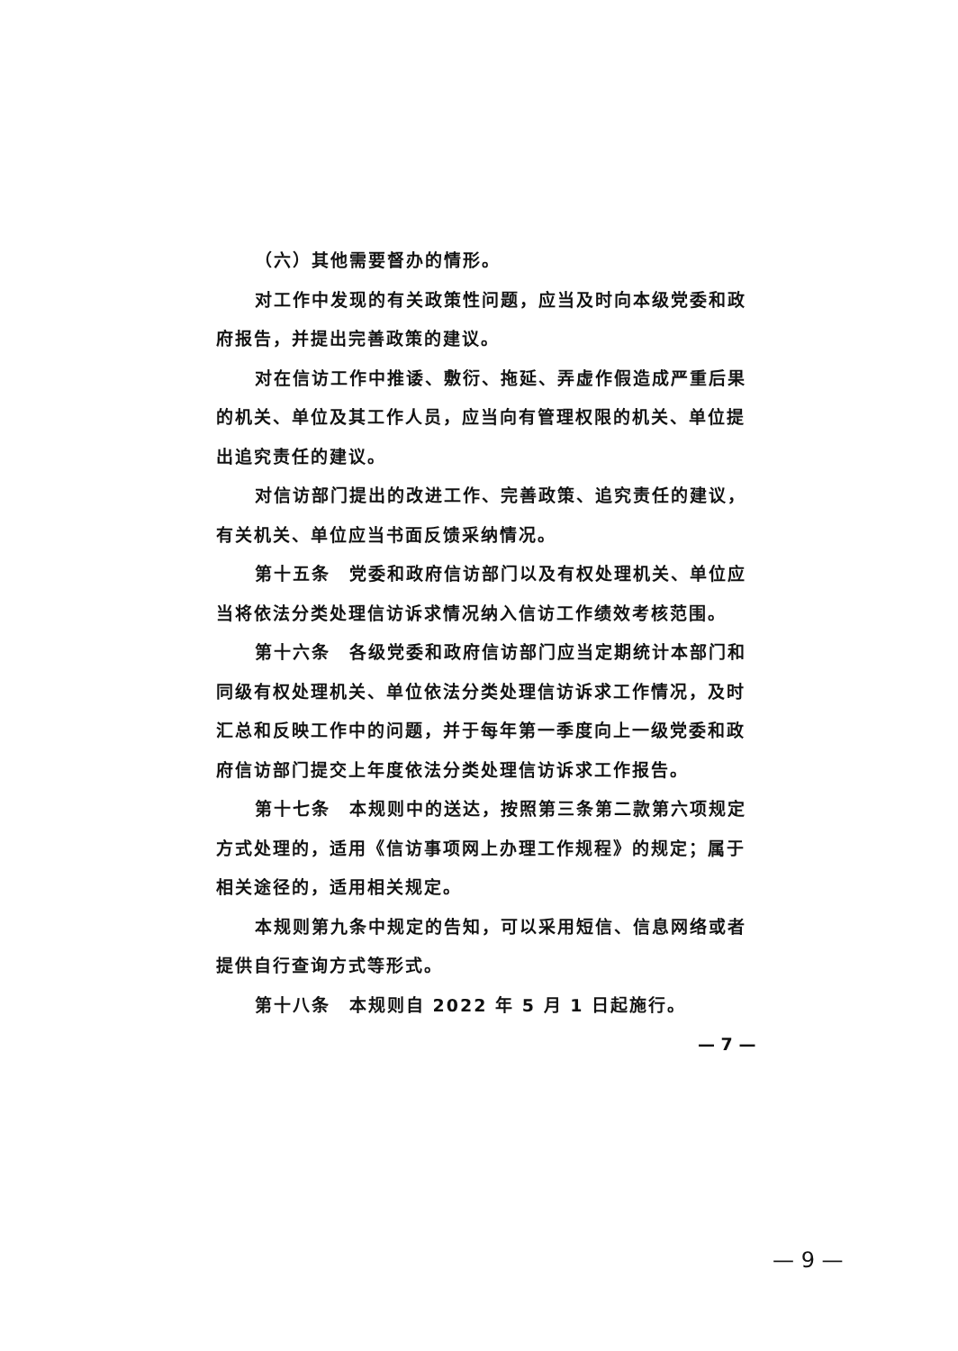（六）其他需要督办的情形。
对工作中发现的有关政策性问题，应当及时向本级党委和政府报告，并提出完善政策的建议。
对在信访工作中推诿、敷衍、拖延、弄虚作假造成严重后果的机关、单位及其工作人员，应当向有管理权限的机关、单位提出追究责任的建议。
对信访部门提出的改进工作、完善政策、追究责任的建议，有关机关、单位应当书面反馈采纳情况。
第十五条　党委和政府信访部门以及有权处理机关、单位应当将依法分类处理信访诉求情况纳入信访工作绩效考核范围。
第十六条　各级党委和政府信访部门应当定期统计本部门和同级有权处理机关、单位依法分类处理信访诉求工作情况，及时汇总和反映工作中的问题，并于每年第一季度向上一级党委和政府信访部门提交上年度依法分类处理信访诉求工作报告。
第十七条　本规则中的送达，按照第三条第二款第六项规定方式处理的，适用《信访事项网上办理工作规程》的规定；属于相关途径的，适用相关规定。
本规则第九条中规定的告知，可以采用短信、信息网络或者提供自行查询方式等形式。
第十八条　本规则自 2022 年 5 月 1 日起施行。
— 7 —
— 9 —